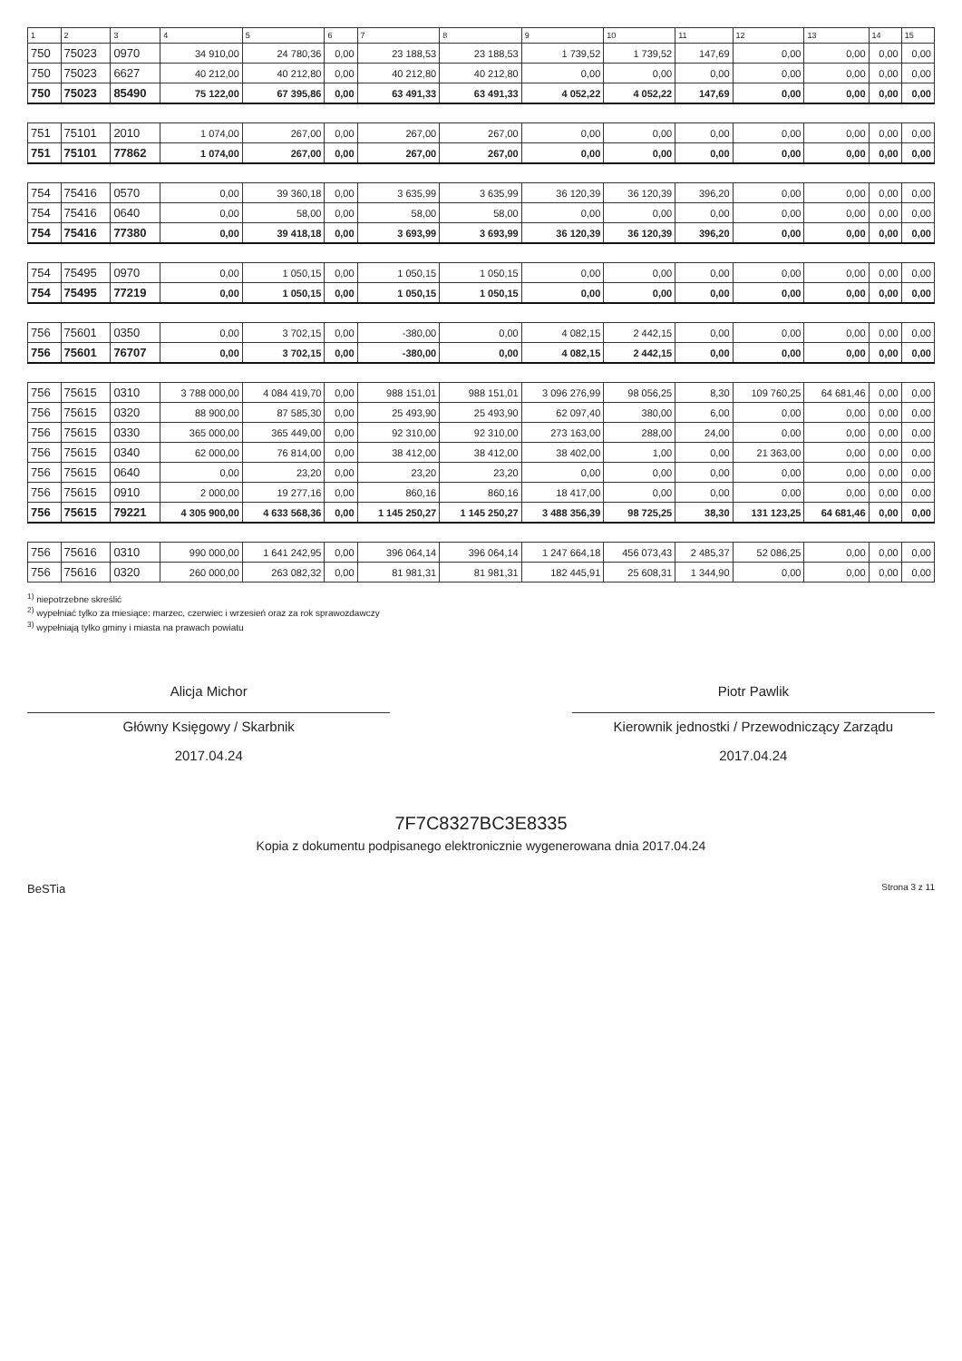| 1 | 2 | 3 | 4 | 5 | 6 | 7 | 8 | 9 | 10 | 11 | 12 | 13 | 14 | 15 |
| --- | --- | --- | --- | --- | --- | --- | --- | --- | --- | --- | --- | --- | --- | --- |
| 750 | 75023 | 0970 | 34 910,00 | 24 780,36 | 0,00 | 23 188,53 | 23 188,53 | 1 739,52 | 1 739,52 | 147,69 | 0,00 | 0,00 | 0,00 | 0,00 |
| 750 | 75023 | 6627 | 40 212,00 | 40 212,80 | 0,00 | 40 212,80 | 40 212,80 | 0,00 | 0,00 | 0,00 | 0,00 | 0,00 | 0,00 | 0,00 |
| 750 | 75023 | 85490 | 75 122,00 | 67 395,86 | 0,00 | 63 491,33 | 63 491,33 | 4 052,22 | 4 052,22 | 147,69 | 0,00 | 0,00 | 0,00 | 0,00 |
| 751 | 75101 | 2010 | 1 074,00 | 267,00 | 0,00 | 267,00 | 267,00 | 0,00 | 0,00 | 0,00 | 0,00 | 0,00 | 0,00 | 0,00 |
| 751 | 75101 | 77862 | 1 074,00 | 267,00 | 0,00 | 267,00 | 267,00 | 0,00 | 0,00 | 0,00 | 0,00 | 0,00 | 0,00 | 0,00 |
| 754 | 75416 | 0570 | 0,00 | 39 360,18 | 0,00 | 3 635,99 | 3 635,99 | 36 120,39 | 36 120,39 | 396,20 | 0,00 | 0,00 | 0,00 | 0,00 |
| 754 | 75416 | 0640 | 0,00 | 58,00 | 0,00 | 58,00 | 58,00 | 0,00 | 0,00 | 0,00 | 0,00 | 0,00 | 0,00 | 0,00 |
| 754 | 75416 | 77380 | 0,00 | 39 418,18 | 0,00 | 3 693,99 | 3 693,99 | 36 120,39 | 36 120,39 | 396,20 | 0,00 | 0,00 | 0,00 | 0,00 |
| 754 | 75495 | 0970 | 0,00 | 1 050,15 | 0,00 | 1 050,15 | 1 050,15 | 0,00 | 0,00 | 0,00 | 0,00 | 0,00 | 0,00 | 0,00 |
| 754 | 75495 | 77219 | 0,00 | 1 050,15 | 0,00 | 1 050,15 | 1 050,15 | 0,00 | 0,00 | 0,00 | 0,00 | 0,00 | 0,00 | 0,00 |
| 756 | 75601 | 0350 | 0,00 | 3 702,15 | 0,00 | -380,00 | 0,00 | 4 082,15 | 2 442,15 | 0,00 | 0,00 | 0,00 | 0,00 | 0,00 |
| 756 | 75601 | 76707 | 0,00 | 3 702,15 | 0,00 | -380,00 | 0,00 | 4 082,15 | 2 442,15 | 0,00 | 0,00 | 0,00 | 0,00 | 0,00 |
| 756 | 75615 | 0310 | 3 788 000,00 | 4 084 419,70 | 0,00 | 988 151,01 | 988 151,01 | 3 096 276,99 | 98 056,25 | 8,30 | 109 760,25 | 64 681,46 | 0,00 | 0,00 |
| 756 | 75615 | 0320 | 88 900,00 | 87 585,30 | 0,00 | 25 493,90 | 25 493,90 | 62 097,40 | 380,00 | 6,00 | 0,00 | 0,00 | 0,00 | 0,00 |
| 756 | 75615 | 0330 | 365 000,00 | 365 449,00 | 0,00 | 92 310,00 | 92 310,00 | 273 163,00 | 288,00 | 24,00 | 0,00 | 0,00 | 0,00 | 0,00 |
| 756 | 75615 | 0340 | 62 000,00 | 76 814,00 | 0,00 | 38 412,00 | 38 412,00 | 38 402,00 | 1,00 | 0,00 | 21 363,00 | 0,00 | 0,00 | 0,00 |
| 756 | 75615 | 0640 | 0,00 | 23,20 | 0,00 | 23,20 | 23,20 | 0,00 | 0,00 | 0,00 | 0,00 | 0,00 | 0,00 | 0,00 |
| 756 | 75615 | 0910 | 2 000,00 | 19 277,16 | 0,00 | 860,16 | 860,16 | 18 417,00 | 0,00 | 0,00 | 0,00 | 0,00 | 0,00 | 0,00 |
| 756 | 75615 | 79221 | 4 305 900,00 | 4 633 568,36 | 0,00 | 1 145 250,27 | 1 145 250,27 | 3 488 356,39 | 98 725,25 | 38,30 | 131 123,25 | 64 681,46 | 0,00 | 0,00 |
| 756 | 75616 | 0310 | 990 000,00 | 1 641 242,95 | 0,00 | 396 064,14 | 396 064,14 | 1 247 664,18 | 456 073,43 | 2 485,37 | 52 086,25 | 0,00 | 0,00 | 0,00 |
| 756 | 75616 | 0320 | 260 000,00 | 263 082,32 | 0,00 | 81 981,31 | 81 981,31 | 182 445,91 | 25 608,31 | 1 344,90 | 0,00 | 0,00 | 0,00 | 0,00 |
<sup>1)</sup> niepotrzebne skreślić
<sup>2)</sup> wypełniać tylko za miesiące: marzec, czerwiec i wrzesień oraz za rok sprawozdawczy
<sup>3)</sup> wypełniają tylko gminy i miasta na prawach powiatu
Alicja Michor
Główny Księgowy / Skarbnik
2017.04.24
Piotr Pawlik
Kierownik jednostki / Przewodniczący Zarządu
2017.04.24
7F7C8327BC3E8335
Kopia z dokumentu podpisanego elektronicznie wygenerowana dnia 2017.04.24
BeSTia Strona 3 z 11